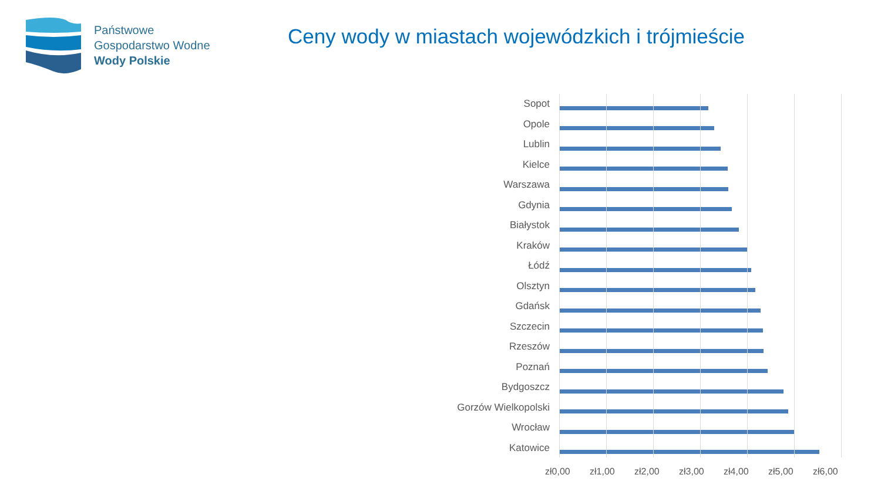Państwowe
Gospodarstwo Wodne
Wody Polskie
Ceny wody w miastach wojewódzkich i trójmieście
Sopot
Opole
Lublin
Kielce
Warszawa
Gdynia
Białystok
Kraków
Łódź
Olsztyn
Gdańsk
Szczecin
Rzeszów
Poznań
Bydgoszcz
Gorzów Wielkopolski
Wrocław
Katowice
zł0,00 zł1,00 zł2,00 zł3,00 zł4,00 zł5,00 zł6,00